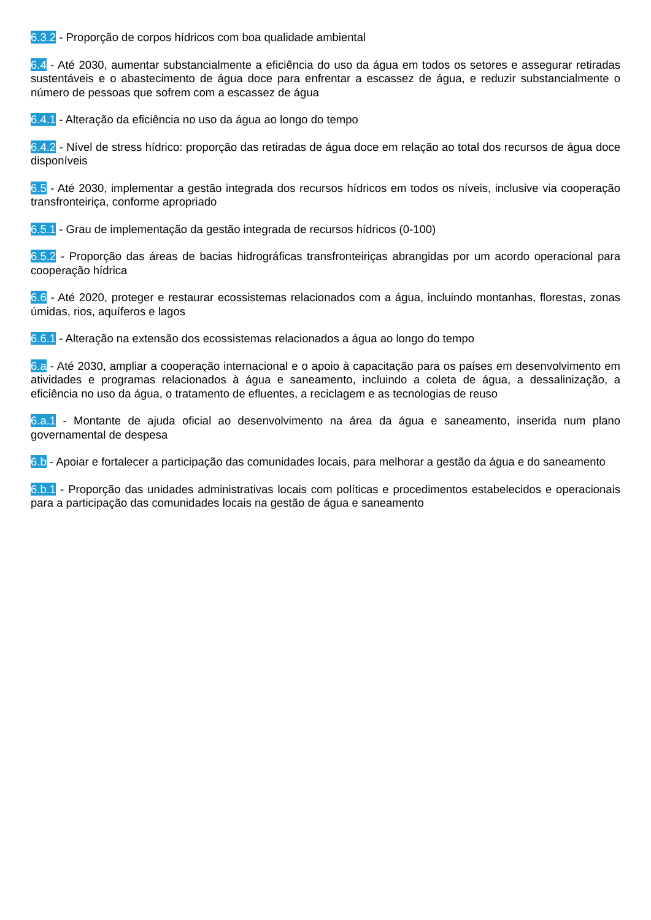6.3.2 - Proporção de corpos hídricos com boa qualidade ambiental
6.4 - Até 2030, aumentar substancialmente a eficiência do uso da água em todos os setores e assegurar retiradas sustentáveis e o abastecimento de água doce para enfrentar a escassez de água, e reduzir substancialmente o número de pessoas que sofrem com a escassez de água
6.4.1 - Alteração da eficiência no uso da água ao longo do tempo
6.4.2 - Nível de stress hídrico: proporção das retiradas de água doce em relação ao total dos recursos de água doce disponíveis
6.5 - Até 2030, implementar a gestão integrada dos recursos hídricos em todos os níveis, inclusive via cooperação transfronteiriça, conforme apropriado
6.5.1 - Grau de implementação da gestão integrada de recursos hídricos (0-100)
6.5.2 - Proporção das áreas de bacias hidrográficas transfronteiriças abrangidas por um acordo operacional para cooperação hídrica
6.6 - Até 2020, proteger e restaurar ecossistemas relacionados com a água, incluindo montanhas, florestas, zonas úmidas, rios, aquíferos e lagos
6.6.1 - Alteração na extensão dos ecossistemas relacionados a água ao longo do tempo
6.a - Até 2030, ampliar a cooperação internacional e o apoio à capacitação para os países em desenvolvimento em atividades e programas relacionados à água e saneamento, incluindo a coleta de água, a dessalinização, a eficiência no uso da água, o tratamento de efluentes, a reciclagem e as tecnologias de reuso
6.a.1 - Montante de ajuda oficial ao desenvolvimento na área da água e saneamento, inserida num plano governamental de despesa
6.b - Apoiar e fortalecer a participação das comunidades locais, para melhorar a gestão da água e do saneamento
6.b.1 - Proporção das unidades administrativas locais com políticas e procedimentos estabelecidos e operacionais para a participação das comunidades locais na gestão de água e saneamento